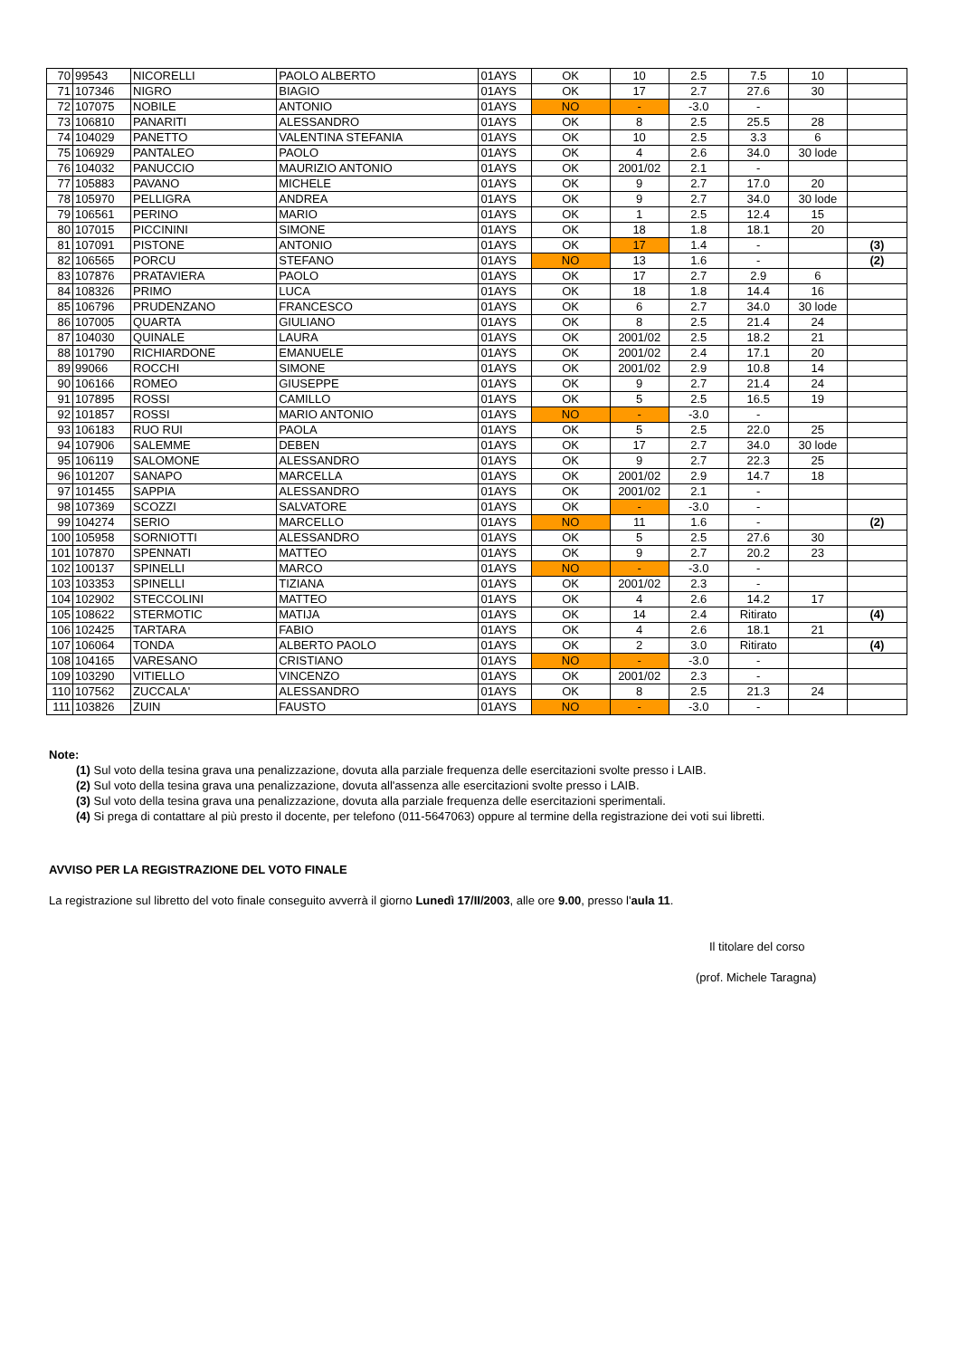| 70 | 99543 | NICORELLI | PAOLO ALBERTO | 01AYS | OK | 10 | 2.5 | 7.5 | 10 | |
| 71 | 107346 | NIGRO | BIAGIO | 01AYS | OK | 17 | 2.7 | 27.6 | 30 | |
| 72 | 107075 | NOBILE | ANTONIO | 01AYS | NO | - | -3.0 | - | | |
| 73 | 106810 | PANARITI | ALESSANDRO | 01AYS | OK | 8 | 2.5 | 25.5 | 28 | |
| 74 | 104029 | PANETTO | VALENTINA STEFANIA | 01AYS | OK | 10 | 2.5 | 3.3 | 6 | |
| 75 | 106929 | PANTALEO | PAOLO | 01AYS | OK | 4 | 2.6 | 34.0 | 30 lode | |
| 76 | 104032 | PANUCCIO | MAURIZIO ANTONIO | 01AYS | OK | 2001/02 | 2.1 | - | | |
| 77 | 105883 | PAVANO | MICHELE | 01AYS | OK | 9 | 2.7 | 17.0 | 20 | |
| 78 | 105970 | PELLIGRA | ANDREA | 01AYS | OK | 9 | 2.7 | 34.0 | 30 lode | |
| 79 | 106561 | PERINO | MARIO | 01AYS | OK | 1 | 2.5 | 12.4 | 15 | |
| 80 | 107015 | PICCININI | SIMONE | 01AYS | OK | 18 | 1.8 | 18.1 | 20 | |
| 81 | 107091 | PISTONE | ANTONIO | 01AYS | OK | 17 | 1.4 | - | | (3) |
| 82 | 106565 | PORCU | STEFANO | 01AYS | NO | 13 | 1.6 | - | | (2) |
| 83 | 107876 | PRATAVIERA | PAOLO | 01AYS | OK | 17 | 2.7 | 2.9 | 6 | |
| 84 | 108326 | PRIMO | LUCA | 01AYS | OK | 18 | 1.8 | 14.4 | 16 | |
| 85 | 106796 | PRUDENZANO | FRANCESCO | 01AYS | OK | 6 | 2.7 | 34.0 | 30 lode | |
| 86 | 107005 | QUARTA | GIULIANO | 01AYS | OK | 8 | 2.5 | 21.4 | 24 | |
| 87 | 104030 | QUINALE | LAURA | 01AYS | OK | 2001/02 | 2.5 | 18.2 | 21 | |
| 88 | 101790 | RICHIARDONE | EMANUELE | 01AYS | OK | 2001/02 | 2.4 | 17.1 | 20 | |
| 89 | 99066 | ROCCHI | SIMONE | 01AYS | OK | 2001/02 | 2.9 | 10.8 | 14 | |
| 90 | 106166 | ROMEO | GIUSEPPE | 01AYS | OK | 9 | 2.7 | 21.4 | 24 | |
| 91 | 107895 | ROSSI | CAMILLO | 01AYS | OK | 5 | 2.5 | 16.5 | 19 | |
| 92 | 101857 | ROSSI | MARIO ANTONIO | 01AYS | NO | - | -3.0 | - | | |
| 93 | 106183 | RUO RUI | PAOLA | 01AYS | OK | 5 | 2.5 | 22.0 | 25 | |
| 94 | 107906 | SALEMME | DEBEN | 01AYS | OK | 17 | 2.7 | 34.0 | 30 lode | |
| 95 | 106119 | SALOMONE | ALESSANDRO | 01AYS | OK | 9 | 2.7 | 22.3 | 25 | |
| 96 | 101207 | SANAPO | MARCELLA | 01AYS | OK | 2001/02 | 2.9 | 14.7 | 18 | |
| 97 | 101455 | SAPPIA | ALESSANDRO | 01AYS | OK | 2001/02 | 2.1 | - | | |
| 98 | 107369 | SCOZZI | SALVATORE | 01AYS | OK | - | -3.0 | - | | |
| 99 | 104274 | SERIO | MARCELLO | 01AYS | NO | 11 | 1.6 | - | | (2) |
| 100 | 105958 | SORNIOTTI | ALESSANDRO | 01AYS | OK | 5 | 2.5 | 27.6 | 30 | |
| 101 | 107870 | SPENNATI | MATTEO | 01AYS | OK | 9 | 2.7 | 20.2 | 23 | |
| 102 | 100137 | SPINELLI | MARCO | 01AYS | NO | - | -3.0 | - | | |
| 103 | 103353 | SPINELLI | TIZIANA | 01AYS | OK | 2001/02 | 2.3 | - | | |
| 104 | 102902 | STECCOLINI | MATTEO | 01AYS | OK | 4 | 2.6 | 14.2 | 17 | |
| 105 | 108622 | STERMOTIC | MATIJA | 01AYS | OK | 14 | 2.4 | Ritirato | | (4) |
| 106 | 102425 | TARTARA | FABIO | 01AYS | OK | 4 | 2.6 | 18.1 | 21 | |
| 107 | 106064 | TONDA | ALBERTO PAOLO | 01AYS | OK | 2 | 3.0 | Ritirato | | (4) |
| 108 | 104165 | VARESANO | CRISTIANO | 01AYS | NO | - | -3.0 | - | | |
| 109 | 103290 | VITIELLO | VINCENZO | 01AYS | OK | 2001/02 | 2.3 | - | | |
| 110 | 107562 | ZUCCALA' | ALESSANDRO | 01AYS | OK | 8 | 2.5 | 21.3 | 24 | |
| 111 | 103826 | ZUIN | FAUSTO | 01AYS | NO | - | -3.0 | - | | |
Note:
(1) Sul voto della tesina grava una penalizzazione, dovuta alla parziale frequenza delle esercitazioni svolte presso i LAIB.
(2) Sul voto della tesina grava una penalizzazione, dovuta all'assenza alle esercitazioni svolte presso i LAIB.
(3) Sul voto della tesina grava una penalizzazione, dovuta alla parziale frequenza delle esercitazioni sperimentali.
(4) Si prega di contattare al più presto il docente, per telefono (011-5647063) oppure al termine della registrazione dei voti sui libretti.
AVVISO PER LA REGISTRAZIONE DEL VOTO FINALE
La registrazione sul libretto del voto finale conseguito avverrà il giorno Lunedì 17/II/2003, alle ore 9.00, presso l'aula 11.
Il titolare del corso
(prof. Michele Taragna)